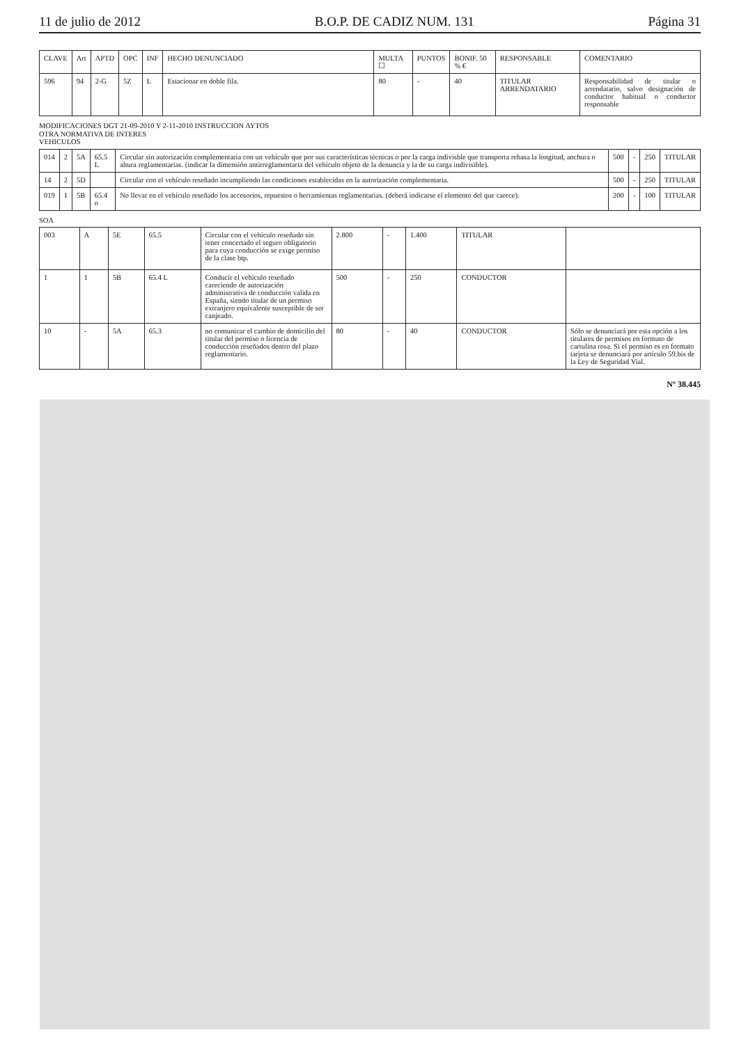11 de julio de 2012 B.O.P. DE CADIZ NUM. 131 Página 31
| CLAVE | Art | APTD | OPC | INF | HECHO DENUNCIADO | MULTA ☐ | PUNTOS | BONIF. 50 % € | RESPONSABLE | COMENTARIO |
| --- | --- | --- | --- | --- | --- | --- | --- | --- | --- | --- |
| 596 | 94 | 2-G | 5Z | L | Estacionar en doble fila. | 80 | - | 40 | TITULAR ARRENDATARIO | Responsabilidad de titular o arrendatario, salvo designación de conductor habitual o conductor responsable |
MODIFICACIONES DGT 21-09-2010 Y 2-11-2010 INSTRUCCION AYTOS
OTRA NORMATIVA DE INTERES
VEHICULOS
| 014 | 2 | 5A | 65.5 L | Circular sin autorización complementaria con un vehículo que por sus características técnicas o por la carga indivisble que transporta rebasa la longitud, anchura o altura reglamentarias. (indicar la dimensión antirreglamentaria del vehículo objeto de la denuncia y la de su carga indivisible). | 500 | - | 250 | TITULAR |
| 14 | 2 | 5D | | Circular con el vehículo reseñado incumpliendo las condiciones establecidas en la autorización complementaria. | 500 | - | 250 | TITULAR |
| 019 | 1 | 5B | 65.4 o | No llevar en el vehículo reseñado los accesorios, repuestos o herramientas reglamentarias. (deberá indicarse el elemento del que carece). | 200 | - | 100 | TITULAR |
SOA
| 003 | A | 5E | 65.5 | Circular con el vehículo reseñado sin tener concertado el seguro obligatorio para cuya conducción se exige permiso de la clase btp. | 2.800 | - | 1.400 | TITULAR | |
| 1 | 1 | 5B | 65.4 L | Conducir el vehículo reseñado careciendo de autorización administrativa de conducción valida en España, siendo titular de un permiso extranjero equivalente susceptible de ser canjeado. | 500 | - | 250 | CONDUCTOR | |
| 10 | - | 5A | 65.3 | no comunicar el cambio de domicilio del titular del permiso o licencia de conducción reseñados dentro del plazo reglamentario. | 80 | - | 40 | CONDUCTOR | Sólo se denunciará por esta opción a los titulares de permisos en formato de cartulina rosa. Si el permiso es en formato tarjeta se denunciará por artículo 59.bis de la Ley de Seguridad Vial. |
Nº 38.445